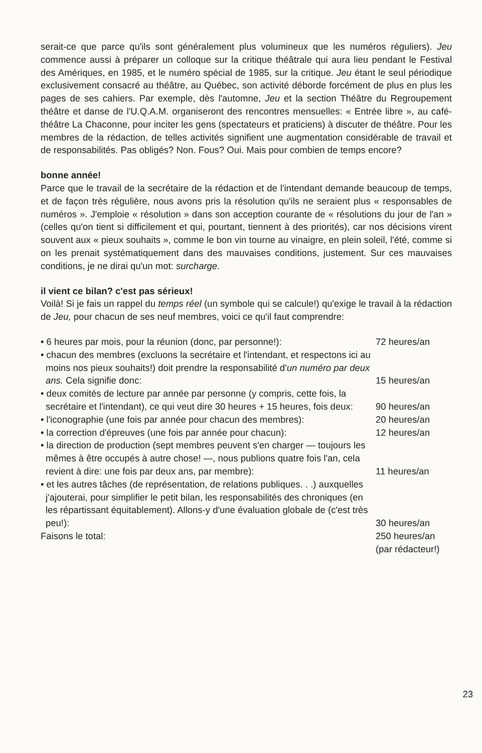serait-ce que parce qu'ils sont généralement plus volumineux que les numéros réguliers). Jeu commence aussi à préparer un colloque sur la critique théâtrale qui aura lieu pendant le Festival des Amériques, en 1985, et le numéro spécial de 1985, sur la critique. Jeu étant le seul périodique exclusivement consacré au théâtre, au Québec, son activité déborde forcément de plus en plus les pages de ses cahiers. Par exemple, dès l'automne, Jeu et la section Théâtre du Regroupement théâtre et danse de l'U.Q.A.M. organiseront des rencontres mensuelles: « Entrée libre », au café-théâtre La Chaconne, pour inciter les gens (spectateurs et praticiens) à discuter de théâtre. Pour les membres de la rédaction, de telles activités signifient une augmentation considérable de travail et de responsabilités. Pas obligés? Non. Fous? Oui. Mais pour combien de temps encore?
bonne année!
Parce que le travail de la secrétaire de la rédaction et de l'intendant demande beaucoup de temps, et de façon très régulière, nous avons pris la résolution qu'ils ne seraient plus « responsables de numéros ». J'emploie « résolution » dans son acception courante de « résolutions du jour de l'an » (celles qu'on tient si difficilement et qui, pourtant, tiennent à des priorités), car nos décisions virent souvent aux « pieux souhaits », comme le bon vin tourne au vinaigre, en plein soleil, l'été, comme si on les prenait systématiquement dans des mauvaises conditions, justement. Sur ces mauvaises conditions, je ne dirai qu'un mot: surcharge.
il vient ce bilan? c'est pas sérieux!
Voilà! Si je fais un rappel du temps réel (un symbole qui se calcule!) qu'exige le travail à la rédaction de Jeu, pour chacun de ses neuf membres, voici ce qu'il faut comprendre:
| • 6 heures par mois, pour la réunion (donc, par personne!): | 72 heures/an |
| • chacun des membres (excluons la secrétaire et l'intendant, et respectons ici au moins nos pieux souhaits!) doit prendre la responsabilité d' un numéro par deux ans. Cela signifie donc: | 15 heures/an |
| • deux comités de lecture par année par personne (y compris, cette fois, la secrétaire et l'intendant), ce qui veut dire 30 heures + 15 heures, fois deux: | 90 heures/an |
| • l'iconographie (une fois par année pour chacun des membres): | 20 heures/an |
| • la correction d'épreuves (une fois par année pour chacun): | 12 heures/an |
| • la direction de production (sept membres peuvent s'en charger — toujours les mêmes à être occupés à autre chose! —, nous publions quatre fois l'an, cela revient à dire: une fois par deux ans, par membre): | 11 heures/an |
| • et les autres tâches (de représentation, de relations publiques. . .) auxquelles j'ajouterai, pour simplifier le petit bilan, les responsabilités des chroniques (en les répartissant équitablement). Allons-y d'une évaluation globale de (c'est très peu!): | 30 heures/an |
| Faisons le total: | 250 heures/an (par rédacteur!) |
23